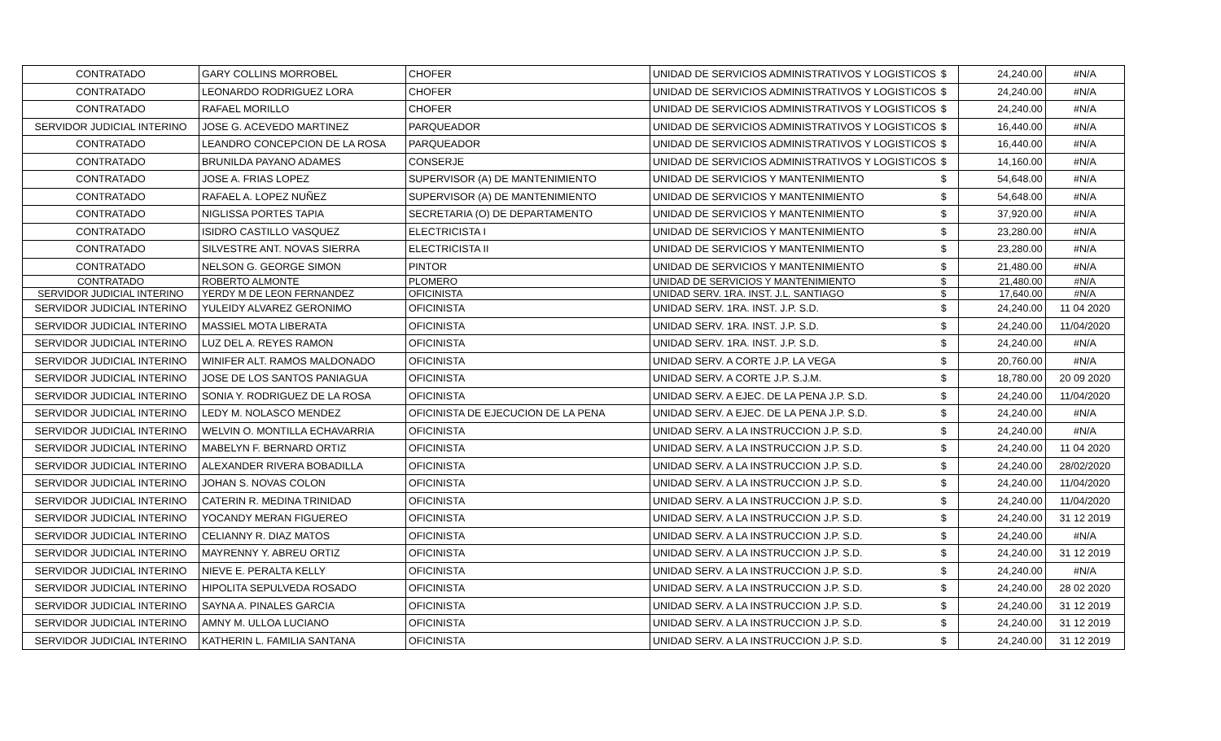| CONTRATADO | GARY COLLINS MORROBEL | CHOFER | UNIDAD DE SERVICIOS ADMINISTRATIVOS Y LOGISTICOS | $ | 24,240.00 | #N/A |
| CONTRATADO | LEONARDO RODRIGUEZ LORA | CHOFER | UNIDAD DE SERVICIOS ADMINISTRATIVOS Y LOGISTICOS | $ | 24,240.00 | #N/A |
| CONTRATADO | RAFAEL MORILLO | CHOFER | UNIDAD DE SERVICIOS ADMINISTRATIVOS Y LOGISTICOS | $ | 24,240.00 | #N/A |
| SERVIDOR JUDICIAL INTERINO | JOSE G. ACEVEDO MARTINEZ | PARQUEADOR | UNIDAD DE SERVICIOS ADMINISTRATIVOS Y LOGISTICOS | $ | 16,440.00 | #N/A |
| CONTRATADO | LEANDRO CONCEPCION DE LA ROSA | PARQUEADOR | UNIDAD DE SERVICIOS ADMINISTRATIVOS Y LOGISTICOS | $ | 16,440.00 | #N/A |
| CONTRATADO | BRUNILDA PAYANO ADAMES | CONSERJE | UNIDAD DE SERVICIOS ADMINISTRATIVOS Y LOGISTICOS | $ | 14,160.00 | #N/A |
| CONTRATADO | JOSE A. FRIAS LOPEZ | SUPERVISOR (A) DE MANTENIMIENTO | UNIDAD DE SERVICIOS Y MANTENIMIENTO | $ | 54,648.00 | #N/A |
| CONTRATADO | RAFAEL A. LOPEZ NUÑEZ | SUPERVISOR (A) DE MANTENIMIENTO | UNIDAD DE SERVICIOS Y MANTENIMIENTO | $ | 54,648.00 | #N/A |
| CONTRATADO | NIGLISSA PORTES TAPIA | SECRETARIA (O) DE DEPARTAMENTO | UNIDAD DE SERVICIOS Y MANTENIMIENTO | $ | 37,920.00 | #N/A |
| CONTRATADO | ISIDRO CASTILLO VASQUEZ | ELECTRICISTA I | UNIDAD DE SERVICIOS Y MANTENIMIENTO | $ | 23,280.00 | #N/A |
| CONTRATADO | SILVESTRE ANT. NOVAS SIERRA | ELECTRICISTA II | UNIDAD DE SERVICIOS Y MANTENIMIENTO | $ | 23,280.00 | #N/A |
| CONTRATADO | NELSON G. GEORGE SIMON | PINTOR | UNIDAD DE SERVICIOS Y MANTENIMIENTO | $ | 21,480.00 | #N/A |
| CONTRATADO | ROBERTO ALMONTE | PLOMERO | UNIDAD DE SERVICIOS Y MANTENIMIENTO | $ | 21,480.00 | #N/A |
| SERVIDOR JUDICIAL INTERINO | YERDY M DE LEON FERNANDEZ | OFICINISTA | UNIDAD SERV. 1RA. INST. J.L. SANTIAGO | $ | 17,640.00 | #N/A |
| SERVIDOR JUDICIAL INTERINO | YULEIDY ALVAREZ GERONIMO | OFICINISTA | UNIDAD SERV. 1RA. INST. J.P. S.D. | $ | 24,240.00 | 11 04 2020 |
| SERVIDOR JUDICIAL INTERINO | MASSIEL MOTA LIBERATA | OFICINISTA | UNIDAD SERV. 1RA. INST. J.P. S.D. | $ | 24,240.00 | 11/04/2020 |
| SERVIDOR JUDICIAL INTERINO | LUZ DEL A. REYES RAMON | OFICINISTA | UNIDAD SERV. 1RA. INST. J.P. S.D. | $ | 24,240.00 | #N/A |
| SERVIDOR JUDICIAL INTERINO | WINIFER ALT. RAMOS MALDONADO | OFICINISTA | UNIDAD SERV. A CORTE J.P. LA VEGA | $ | 20,760.00 | #N/A |
| SERVIDOR JUDICIAL INTERINO | JOSE DE LOS SANTOS PANIAGUA | OFICINISTA | UNIDAD SERV. A CORTE J.P. S.J.M. | $ | 18,780.00 | 20 09 2020 |
| SERVIDOR JUDICIAL INTERINO | SONIA Y. RODRIGUEZ DE LA ROSA | OFICINISTA | UNIDAD SERV. A EJEC. DE LA PENA J.P. S.D. | $ | 24,240.00 | 11/04/2020 |
| SERVIDOR JUDICIAL INTERINO | LEDY M. NOLASCO MENDEZ | OFICINISTA DE EJECUCION DE LA PENA | UNIDAD SERV. A EJEC. DE LA PENA J.P. S.D. | $ | 24,240.00 | #N/A |
| SERVIDOR JUDICIAL INTERINO | WELVIN O. MONTILLA ECHAVARRIA | OFICINISTA | UNIDAD SERV. A LA INSTRUCCION J.P. S.D. | $ | 24,240.00 | #N/A |
| SERVIDOR JUDICIAL INTERINO | MABELYN F. BERNARD ORTIZ | OFICINISTA | UNIDAD SERV. A LA INSTRUCCION J.P. S.D. | $ | 24,240.00 | 11 04 2020 |
| SERVIDOR JUDICIAL INTERINO | ALEXANDER RIVERA BOBADILLA | OFICINISTA | UNIDAD SERV. A LA INSTRUCCION J.P. S.D. | $ | 24,240.00 | 28/02/2020 |
| SERVIDOR JUDICIAL INTERINO | JOHAN S. NOVAS COLON | OFICINISTA | UNIDAD SERV. A LA INSTRUCCION J.P. S.D. | $ | 24,240.00 | 11/04/2020 |
| SERVIDOR JUDICIAL INTERINO | CATERIN R. MEDINA TRINIDAD | OFICINISTA | UNIDAD SERV. A LA INSTRUCCION J.P. S.D. | $ | 24,240.00 | 11/04/2020 |
| SERVIDOR JUDICIAL INTERINO | YOCANDY MERAN FIGUEREO | OFICINISTA | UNIDAD SERV. A LA INSTRUCCION J.P. S.D. | $ | 24,240.00 | 31 12 2019 |
| SERVIDOR JUDICIAL INTERINO | CELIANNY R. DIAZ MATOS | OFICINISTA | UNIDAD SERV. A LA INSTRUCCION J.P. S.D. | $ | 24,240.00 | #N/A |
| SERVIDOR JUDICIAL INTERINO | MAYRENNY Y. ABREU ORTIZ | OFICINISTA | UNIDAD SERV. A LA INSTRUCCION J.P. S.D. | $ | 24,240.00 | 31 12 2019 |
| SERVIDOR JUDICIAL INTERINO | NIEVE E. PERALTA KELLY | OFICINISTA | UNIDAD SERV. A LA INSTRUCCION J.P. S.D. | $ | 24,240.00 | #N/A |
| SERVIDOR JUDICIAL INTERINO | HIPOLITA SEPULVEDA ROSADO | OFICINISTA | UNIDAD SERV. A LA INSTRUCCION J.P. S.D. | $ | 24,240.00 | 28 02 2020 |
| SERVIDOR JUDICIAL INTERINO | SAYNA A. PINALES GARCIA | OFICINISTA | UNIDAD SERV. A LA INSTRUCCION J.P. S.D. | $ | 24,240.00 | 31 12 2019 |
| SERVIDOR JUDICIAL INTERINO | AMNY M. ULLOA LUCIANO | OFICINISTA | UNIDAD SERV. A LA INSTRUCCION J.P. S.D. | $ | 24,240.00 | 31 12 2019 |
| SERVIDOR JUDICIAL INTERINO | KATHERIN L. FAMILIA SANTANA | OFICINISTA | UNIDAD SERV. A LA INSTRUCCION J.P. S.D. | $ | 24,240.00 | 31 12 2019 |